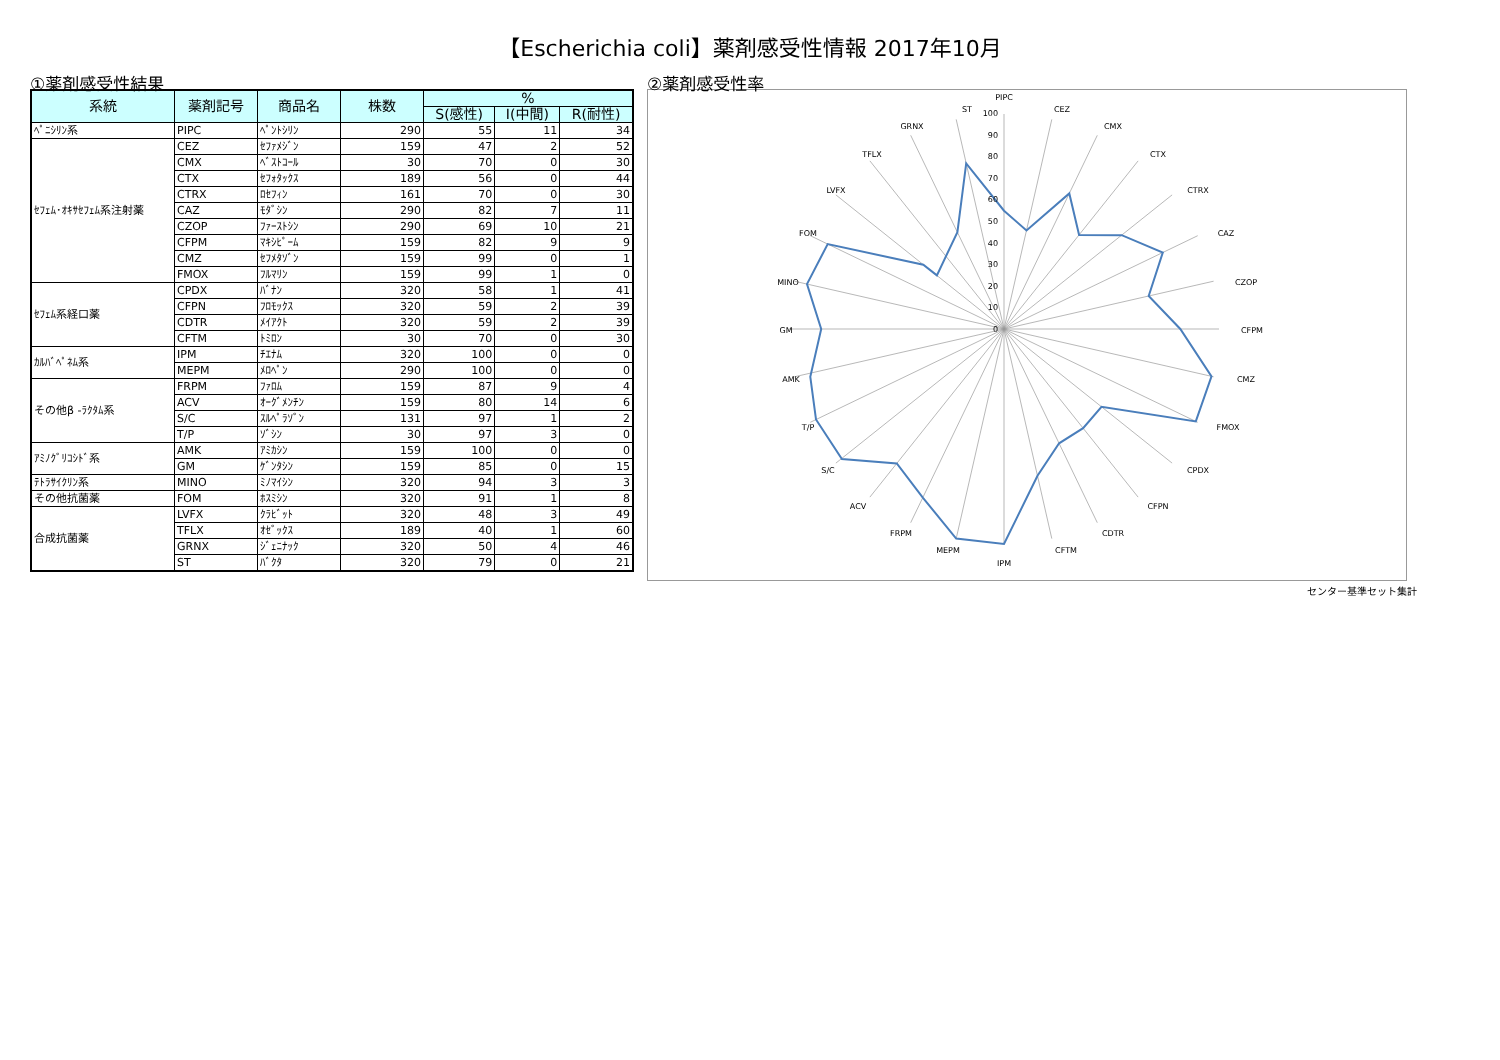【Escherichia coli】薬剤感受性情報 2017年10月
①薬剤感受性結果
| 系統 | 薬剤記号 | 商品名 | 株数 | % | | |
| --- | --- | --- | --- | --- | --- | --- |
| | | | | S(感性) | I(中間) | R(耐性) |
| ﾍﾟﾆｼﾘﾝ系 | PIPC | ﾍﾟﾝﾄｼﾘﾝ | 290 | 55 | 11 | 34 |
| ｾﾌｪﾑ･ｵｷｻｾﾌｪﾑ系注射薬 | CEZ | ｾﾌｧﾒｼﾞﾝ | 159 | 47 | 2 | 52 |
| | CMX | ﾍﾞｽﾄｺｰﾙ | 30 | 70 | 0 | 30 |
| | CTX | ｾﾌｫﾀｯｸｽ | 189 | 56 | 0 | 44 |
| | CTRX | ﾛｾﾌｨﾝ | 161 | 70 | 0 | 30 |
| | CAZ | ﾓﾀﾞｼﾝ | 290 | 82 | 7 | 11 |
| | CZOP | ﾌｧｰｽﾄｼﾝ | 290 | 69 | 10 | 21 |
| | CFPM | ﾏｷｼﾋﾟｰﾑ | 159 | 82 | 9 | 9 |
| | CMZ | ｾﾌﾒﾀｿﾞﾝ | 159 | 99 | 0 | 1 |
| | FMOX | ﾌﾙﾏﾘﾝ | 159 | 99 | 1 | 0 |
| ｾﾌｪﾑ系経口薬 | CPDX | ﾊﾞﾅﾝ | 320 | 58 | 1 | 41 |
| | CFPN | ﾌﾛﾓｯｸｽ | 320 | 59 | 2 | 39 |
| | CDTR | ﾒｲｱｸﾄ | 320 | 59 | 2 | 39 |
| | CFTM | ﾄﾐﾛﾝ | 30 | 70 | 0 | 30 |
| ｶﾙﾊﾞﾍﾟﾈﾑ系 | IPM | ﾁｴﾅﾑ | 320 | 100 | 0 | 0 |
| | MEPM | ﾒﾛﾍﾟﾝ | 290 | 100 | 0 | 0 |
| その他β -ﾗｸﾀﾑ系 | FRPM | ﾌｧﾛﾑ | 159 | 87 | 9 | 4 |
| | ACV | ｵｰｸﾞﾒﾝﾁﾝ | 159 | 80 | 14 | 6 |
| | S/C | ｽﾙﾍﾟﾗｿﾞﾝ | 131 | 97 | 1 | 2 |
| | T/P | ｿﾞｼﾝ | 30 | 97 | 3 | 0 |
| ｱﾐﾉｸﾞﾘｺｼﾄﾞ系 | AMK | ｱﾐｶｼﾝ | 159 | 100 | 0 | 0 |
| | GM | ｹﾞﾝﾀｼﾝ | 159 | 85 | 0 | 15 |
| ﾃﾄﾗｻｲｸﾘﾝ系 | MINO | ﾐﾉﾏｲｼﾝ | 320 | 94 | 3 | 3 |
| その他抗菌薬 | FOM | ﾎｽﾐｼﾝ | 320 | 91 | 1 | 8 |
| 合成抗菌薬 | LVFX | ｸﾗﾋﾞｯﾄ | 320 | 48 | 3 | 49 |
| | TFLX | ｵｾﾞｯｸｽ | 189 | 40 | 1 | 60 |
| | GRNX | ｼﾞｪﾆﾅｯｸ | 320 | 50 | 4 | 46 |
| | ST | ﾊﾞｸﾀ | 320 | 79 | 0 | 21 |
②薬剤感受性率
0
10
20
30
40
50
60
70
80
90
100
PIPC
CEZ
CMX
CTX
CTRX
CAZ
CZOP
CFPM
CMZ
FMOX
CPDX
CFPN
CDTR
CFTM
IPM
MEPM
FRPM
ACV
S/C
T/P
AMK
GM
MINO
FOM
LVFX
TFLX
GRNX
ST
センター基準セット集計